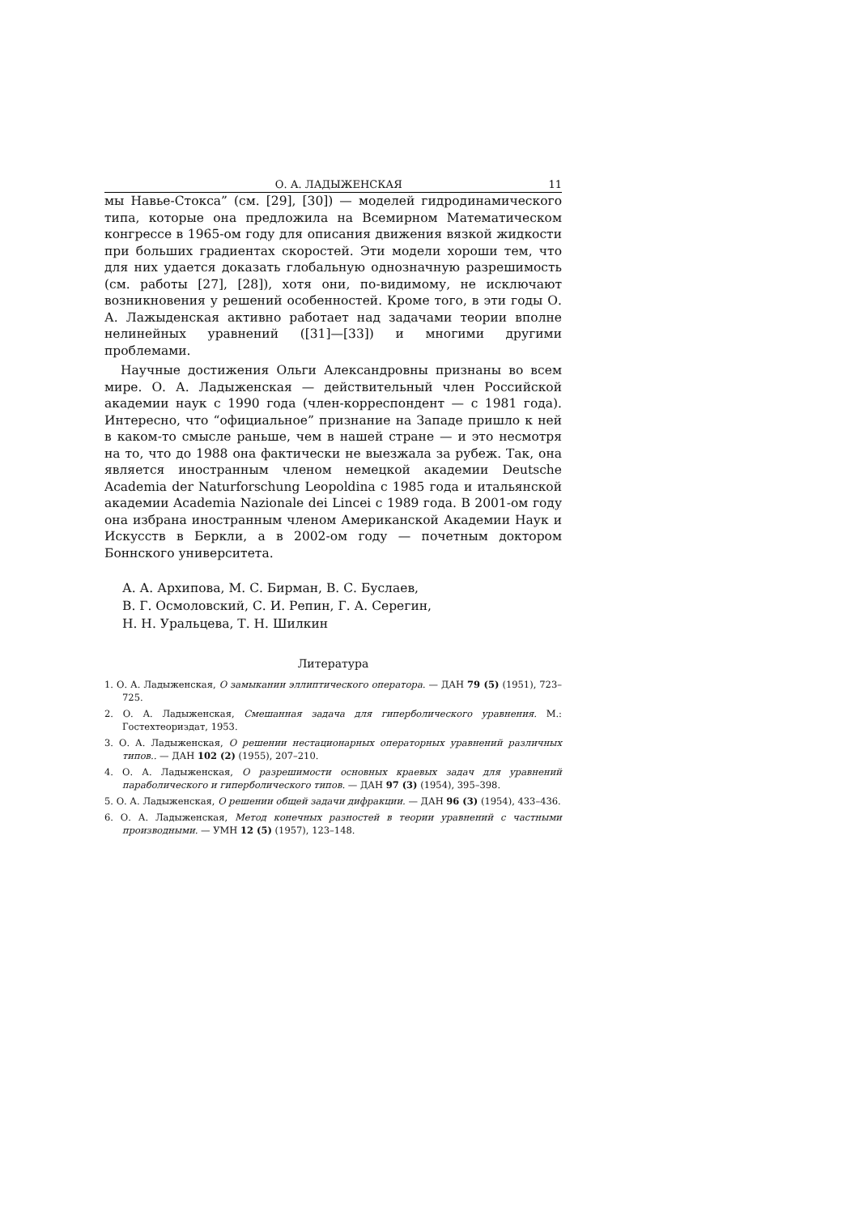О. А. ЛАДЫЖЕНСКАЯ 11
мы Навье-Стокса” (см. [29], [30]) — моделей гидродинамического типа, которые она предложила на Всемирном Математическом конгрессе в 1965-ом году для описания движения вязкой жидкости при больших градиентах скоростей. Эти модели хороши тем, что для них удается доказать глобальную однозначную разрешимость (см. работы [27], [28]), хотя они, по-видимому, не исключают возникновения у решений особенностей. Кроме того, в эти годы О. А. Лажыденская активно работает над задачами теории вполне нелинейных уравнений ([31]—[33]) и многими другими проблемами.
Научные достижения Ольги Александровны признаны во всем мире. О. А. Ладыженская — действительный член Российской академии наук с 1990 года (член-корреспондент — с 1981 года). Интересно, что “официальное” признание на Западе пришло к ней в каком-то смысле раньше, чем в нашей стране — и это несмотря на то, что до 1988 она фактически не выезжала за рубеж. Так, она является иностранным членом немецкой академии Deutsche Academia der Naturforschung Leopoldina с 1985 года и итальянской академии Academia Nazionale dei Lincei с 1989 года. В 2001-ом году она избрана иностранным членом Американской Академии Наук и Искусств в Беркли, а в 2002-ом году — почетным доктором Боннского университета.
А. А. Архипова, М. С. Бирман, В. С. Буслаев,
В. Г. Осмоловский, С. И. Репин, Г. А. Серегин,
Н. Н. Уральцева, Т. Н. Шилкин
Литература
1. О. А. Ладыженская, О замыкании эллиптического оператора. — ДАН 79 (5) (1951), 723–725.
2. О. А. Ладыженская, Смешанная задача для гиперболического уравнения. М.: Гостехтеориздат, 1953.
3. О. А. Ладыженская, О решении нестационарных операторных уравнений различных типов.. — ДАН 102 (2) (1955), 207–210.
4. О. А. Ладыженская, О разрешимости основных краевых задач для уравнений параболического и гиперболического типов. — ДАН 97 (3) (1954), 395–398.
5. О. А. Ладыженская, О решении общей задачи дифракции. — ДАН 96 (3) (1954), 433–436.
6. О. А. Ладыженская, Метод конечных разностей в теории уравнений с частными производными. — УМН 12 (5) (1957), 123–148.